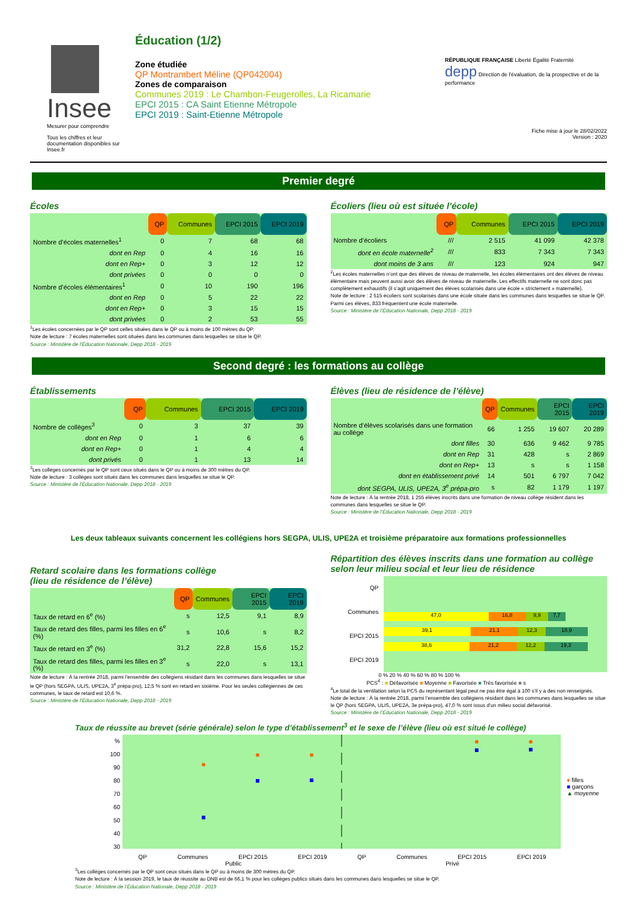Insee
Mesurer pour comprendre
Tous les chiffres et leur documentation disponibles sur Insee.fr
Éducation (1/2)
Zone étudiée
QP Montrambert Méline (QP042004)
Zones de comparaison
Communes 2019 : Le Chambon-Feugerolles, La Ricamarie
EPCI 2015 : CA Saint Etienne Métropole
EPCI 2019 : Saint-Etienne Métropole
RÉPUBLIQUE FRANÇAISE Liberté Égalité Fraternité depp Direction de l'évaluation, de la prospective et de la performance
Fiche mise à jour le 28/02/2022
Version : 2020
Premier degré
Écoles
| | QP | Communes | EPCI 2015 | EPCI 2019 |
| --- | --- | --- | --- | --- |
| Nombre d’écoles maternelles<sup>1</sup> | 0 | 7 | 68 | 68 |
| dont en Rep | 0 | 4 | 16 | 16 |
| dont en Rep+ | 0 | 3 | 12 | 12 |
| dont privées | 0 | 0 | 0 | 0 |
| Nombre d’écoles élémentaires<sup>1</sup> | 0 | 10 | 190 | 196 |
| dont en Rep | 0 | 5 | 22 | 22 |
| dont en Rep+ | 0 | 3 | 15 | 15 |
| dont privées | 0 | 2 | 53 | 55 |
<sup>1</sup> Les écoles concernées par le QP sont celles situées dans le QP ou à moins de 100 mètres du QP.
Note de lecture : 7 écoles maternelles sont situées dans les communes dans lesquelles se situe le QP.
Source : Ministère de l’Éducation Nationale, Depp 2018 - 2019
Écoliers (lieu où est située l’école)
| | QP | Communes | EPCI 2015 | EPCI 2019 |
| --- | --- | --- | --- | --- |
| Nombre d’écoliers | /// | 2 515 | 41 099 | 42 378 |
| dont en école maternelle<sup>2</sup> | /// | 833 | 7 343 | 7 343 |
| dont moins de 3 ans | /// | 123 | 924 | 947 |
<sup>2</sup> Les écoles maternelles n’ont que des élèves de niveau de maternelle, les écoles élémentaires ont des élèves de niveau élémentaire mais peuvent aussi avoir des élèves de niveau de maternelle. Les effectifs maternelle ne sont donc pas complètement exhaustifs (il s’agit uniquement des élèves scolarisés dans une école « strictement » maternelle).
Note de lecture : 2 515 écoliers sont scolarisés dans une école située dans les communes dans lesquelles se situe le QP. Parmi ces élèves, 833 fréquentent une école maternelle.
Source : Ministère de l’Éducation Nationale, Depp 2018 - 2019
Second degré : les formations au collège
Établissements
| | QP | Communes | EPCI 2015 | EPCI 2019 |
| --- | --- | --- | --- | --- |
| Nombre de collèges<sup>3</sup> | 0 | 3 | 37 | 39 |
| dont en Rep | 0 | 1 | 6 | 6 |
| dont en Rep+ | 0 | 1 | 4 | 4 |
| dont privés | 0 | 1 | 13 | 14 |
<sup>3</sup> Les collèges concernés par le QP sont ceux situés dans le QP ou à moins de 300 mètres du QP.
Note de lecture : 3 collèges sont situés dans les communes dans lesquelles se situe le QP.
Source : Ministère de l’Éducation Nationale, Depp 2018 - 2019
Élèves (lieu de résidence de l’élève)
| | QP | Communes | EPCI 2015 | EPCI 2019 |
| --- | --- | --- | --- | --- |
| Nombre d’élèves scolarisés dans une formation au collège | 66 | 1 255 | 19 607 | 20 289 |
| dont filles | 30 | 636 | 9 462 | 9 785 |
| dont en Rep | 31 | 428 | s | 2 869 |
| dont en Rep+ | 13 | s | s | 1 158 |
| dont en établissement privé | 14 | 501 | 6 797 | 7 042 |
| dont SEGPA, ULIS, UPE2A, 3<sup>e</sup> prépa-pro | s | 82 | 1 179 | 1 197 |
Note de lecture : À la rentrée 2018, 1 255 élèves inscrits dans une formation de niveau collège résident dans les communes dans lesquelles se situe le QP.
Source : Ministère de l’Éducation Nationale, Depp 2018 - 2019
Les deux tableaux suivants concernent les collégiens hors SEGPA, ULIS, UPE2A et troisième préparatoire aux formations professionnelles
Retard scolaire dans les formations collège
(lieu de résidence de l’élève)
| | QP | Communes | EPCI 2015 | EPCI 2019 |
| --- | --- | --- | --- | --- |
| Taux de retard en 6<sup>e</sup> (%) | s | 12,5 | 9,1 | 8,9 |
| Taux de retard des filles, parmi les filles en 6<sup>e</sup> (%) | s | 10,6 | s | 8,2 |
| Taux de retard en 3<sup>e</sup> (%) | 31,2 | 22,8 | 15,6 | 15,2 |
| Taux de retard des filles, parmi les filles en 3<sup>e</sup> (%) | s | 22,0 | s | 13,1 |
Note de lecture : À la rentrée 2018, parmi l’ensemble des collégiens résidant dans les communes dans lesquelles se situe le QP (hors SEGPA, ULIS, UPE2A, 3<sup>e</sup> prépa-pro), 12,5 % sont en retard en sixième. Pour les seules collégiennes de ces communes, le taux de retard est 10,6 %.
Source : Ministère de l’Éducation Nationale, Depp 2018 - 2019
Répartition des élèves inscrits dans une formation au collège selon leur milieu social et leur lieu de résidence
QP
Communes
EPCI 2015
EPCI 2019
47,0 16,8 9,9 7,7
39,1 21,1 12,3 18,9
38,6 21,2 12,2 19,3
0 % 20 % 40 % 60 % 80 % 100 %
PCS<sup>4</sup> : ■ Défavorisée ■ Moyenne ■ Favorisée ■ Très favorisée ■ s
<sup>4</sup> Le total de la ventilation selon la PCS du représentant légal peut ne pas être égal à 100 s’il y a des non renseignés.
Note de lecture : À la rentrée 2018, parmi l’ensemble des collégiens résidant dans les communes dans lesquelles se situe le QP (hors SEGPA, ULIS, UPE2A, 3e prépa-pro), 47,0 % sont issus d’un milieu social défavorisé.
Source : Ministère de l’Éducation Nationale, Depp 2018 - 2019
Taux de réussite au brevet (série générale) selon le type d’établissement<sup>3</sup> et le sexe de l’élève (lieu où est situé le collège)
%
100
90
80
70
60
50
40
30
♦ filles
■ garçons
▲ moyenne
QP Communes EPCI 2015 EPCI 2019 QP Communes EPCI 2015 EPCI 2019
Public Privé
<sup>3</sup> Les collèges concernés par le QP sont ceux situés dans le QP ou à moins de 300 mètres du QP.
Note de lecture : À la session 2019, le taux de réussite au DNB est de 66,1 % pour les collèges publics situés dans les communes dans lesquelles se situe le QP.
Source : Ministère de l’Éducation Nationale, Depp 2018 - 2019